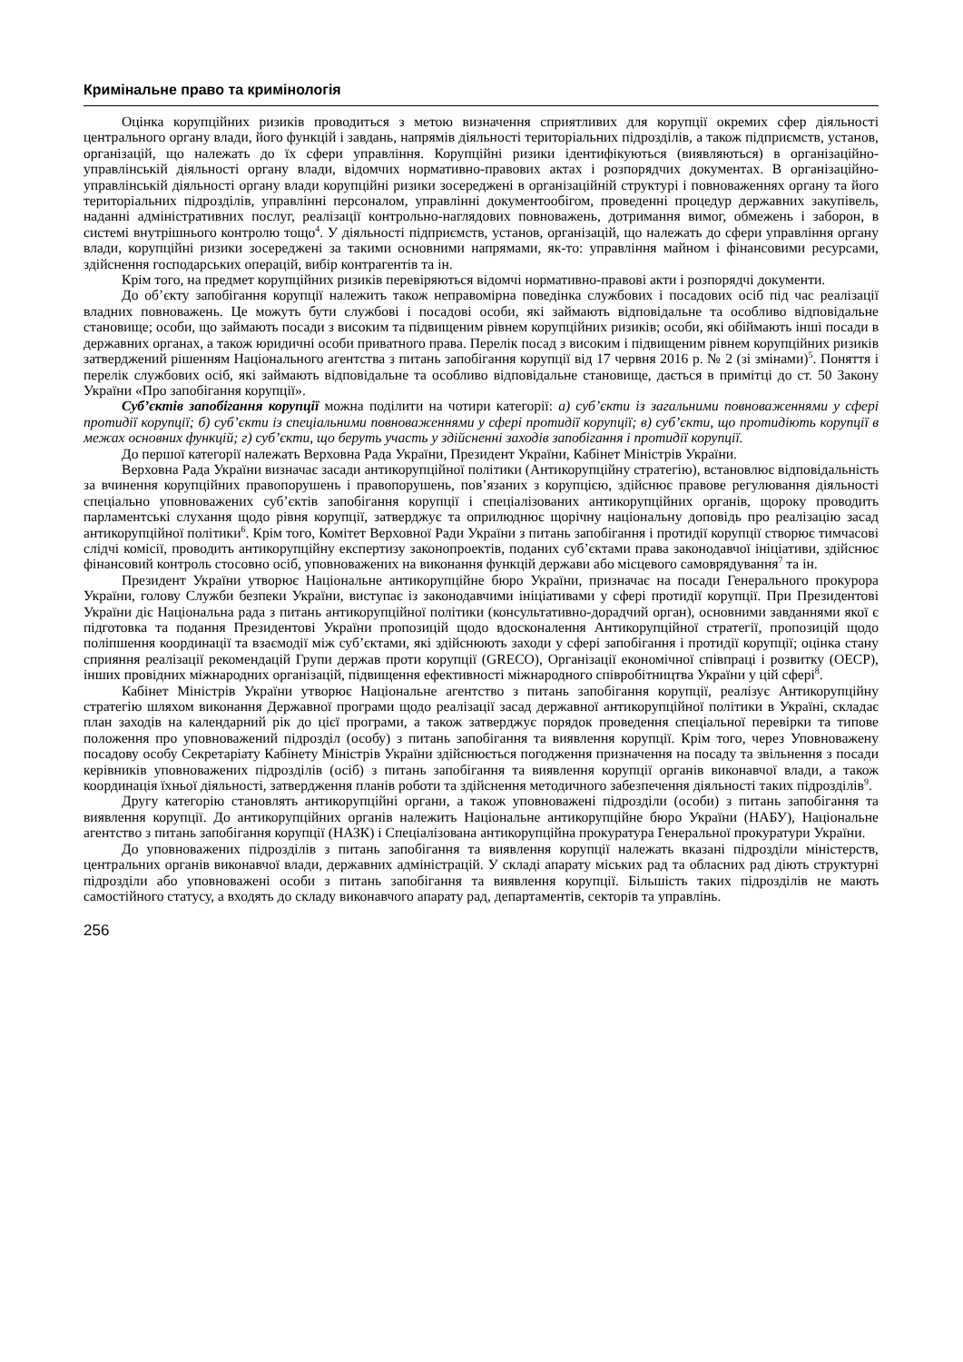Кримінальне право та кримінологія
Оцінка корупційних ризиків проводиться з метою визначення сприятливих для корупції окремих сфер діяльності центрального органу влади, його функцій і завдань, напрямів діяльності територіальних підрозділів, а також підприємств, установ, організацій, що належать до їх сфери управління. Корупційні ризики ідентифікуються (виявляються) в організаційно-управлінській діяльності органу влади, відомчих нормативно-правових актах і розпорядчих документах. В організаційно-управлінській діяльності органу влади корупційні ризики зосереджені в організаційній структурі і повноваженнях органу та його територіальних підрозділів, управлінні персоналом, управлінні документообігом, проведенні процедур державних закупівель, наданні адміністративних послуг, реалізації контрольно-наглядових повноважень, дотримання вимог, обмежень і заборон, в системі внутрішнього контролю тощо<sup>4</sup>. У діяльності підприємств, установ, організацій, що належать до сфери управління органу влади, корупційні ризики зосереджені за такими основними напрямами, як-то: управління майном і фінансовими ресурсами, здійснення господарських операцій, вибір контрагентів та ін.
Крім того, на предмет корупційних ризиків перевіряються відомчі нормативно-правові акти і розпорядчі документи.
До об’єкту запобігання корупції належить також неправомірна поведінка службових і посадових осіб під час реалізації владних повноважень. Це можуть бути службові і посадові особи, які займають відповідальне та особливо відповідальне становище; особи, що займають посади з високим та підвищеним рівнем корупційних ризиків; особи, які обіймають інші посади в державних органах, а також юридичні особи приватного права. Перелік посад з високим і підвищеним рівнем корупційних ризиків затверджений рішенням Національного агентства з питань запобігання корупції від 17 червня 2016 р. № 2 (зі змінами)<sup>5</sup>. Поняття і перелік службових осіб, які займають відповідальне та особливо відповідальне становище, дається в примітці до ст. 50 Закону України «Про запобігання корупції».
Суб’єктів запобігання корупції можна поділити на чотири категорії: а) суб’єкти із загальними повноваженнями у сфері протидії корупції; б) суб’єкти із спеціальними повноваженнями у сфері протидії корупції; в) суб’єкти, що протидіють корупції в межах основних функцій; г) суб’єкти, що беруть участь у здійсненні заходів запобігання і протидії корупції.
До першої категорії належать Верховна Рада України, Президент України, Кабінет Міністрів України.
Верховна Рада України визначає засади антикорупційної політики (Антикорупційну стратегію), встановлює відповідальність за вчинення корупційних правопорушень і правопорушень, пов’язаних з корупцією, здійснює правове регулювання діяльності спеціально уповноважених суб’єктів запобігання корупції і спеціалізованих антикорупційних органів, щороку проводить парламентські слухання щодо рівня корупції, затверджує та оприлюднює щорічну національну доповідь про реалізацію засад антикорупційної політики<sup>6</sup>. Крім того, Комітет Верховної Ради України з питань запобігання і протидії корупції створює тимчасові слідчі комісії, проводить антикорупційну експертизу законопроектів, поданих суб’єктами права законодавчої ініціативи, здійснює фінансовий контроль стосовно осіб, уповноважених на виконання функцій держави або місцевого самоврядування<sup>7</sup> та ін.
Президент України утворює Національне антикорупційне бюро України, призначає на посади Генерального прокурора України, голову Служби безпеки України, виступає із законодавчими ініціативами у сфері протидії корупції. При Президентові України діє Національна рада з питань антикорупційної політики (консультативно-дорадчий орган), основними завданнями якої є підготовка та подання Президентові України пропозицій щодо вдосконалення Антикорупційної стратегії, пропозицій щодо поліпшення координації та взаємодії між суб’єктами, які здійснюють заходи у сфері запобігання і протидії корупції; оцінка стану сприяння реалізації рекомендацій Групи держав проти корупції (GRECO), Організації економічної співпраці і розвитку (ОЕСР), інших провідних міжнародних організацій, підвищення ефективності міжнародного співробітництва України у цій сфері<sup>8</sup>.
Кабінет Міністрів України утворює Національне агентство з питань запобігання корупції, реалізує Антикорупційну стратегію шляхом виконання Державної програми щодо реалізації засад державної антикорупційної політики в Україні, складає план заходів на календарний рік до цієї програми, а також затверджує порядок проведення спеціальної перевірки та типове положення про уповноважений підрозділ (особу) з питань запобігання та виявлення корупції. Крім того, через Уповноважену посадову особу Секретаріату Кабінету Міністрів України здійснюється погодження призначення на посаду та звільнення з посади керівників уповноважених підрозділів (осіб) з питань запобігання та виявлення корупції органів виконавчої влади, а також координація їхньої діяльності, затвердження планів роботи та здійснення методичного забезпечення діяльності таких підрозділів<sup>9</sup>.
Другу категорію становлять антикорупційні органи, а також уповноважені підрозділи (особи) з питань запобігання та виявлення корупції. До антикорупційних органів належить Національне антикорупційне бюро України (НАБУ), Національне агентство з питань запобігання корупції (НАЗК) і Спеціалізована антикорупційна прокуратура Генеральної прокуратури України.
До уповноважених підрозділів з питань запобігання та виявлення корупції належать вказані підрозділи міністерств, центральних органів виконавчої влади, державних адміністрацій. У складі апарату міських рад та обласних рад діють структурні підрозділи або уповноважені особи з питань запобігання та виявлення корупції. Більшість таких підрозділів не мають самостійного статусу, а входять до складу виконавчого апарату рад, департаментів, секторів та управлінь.
256